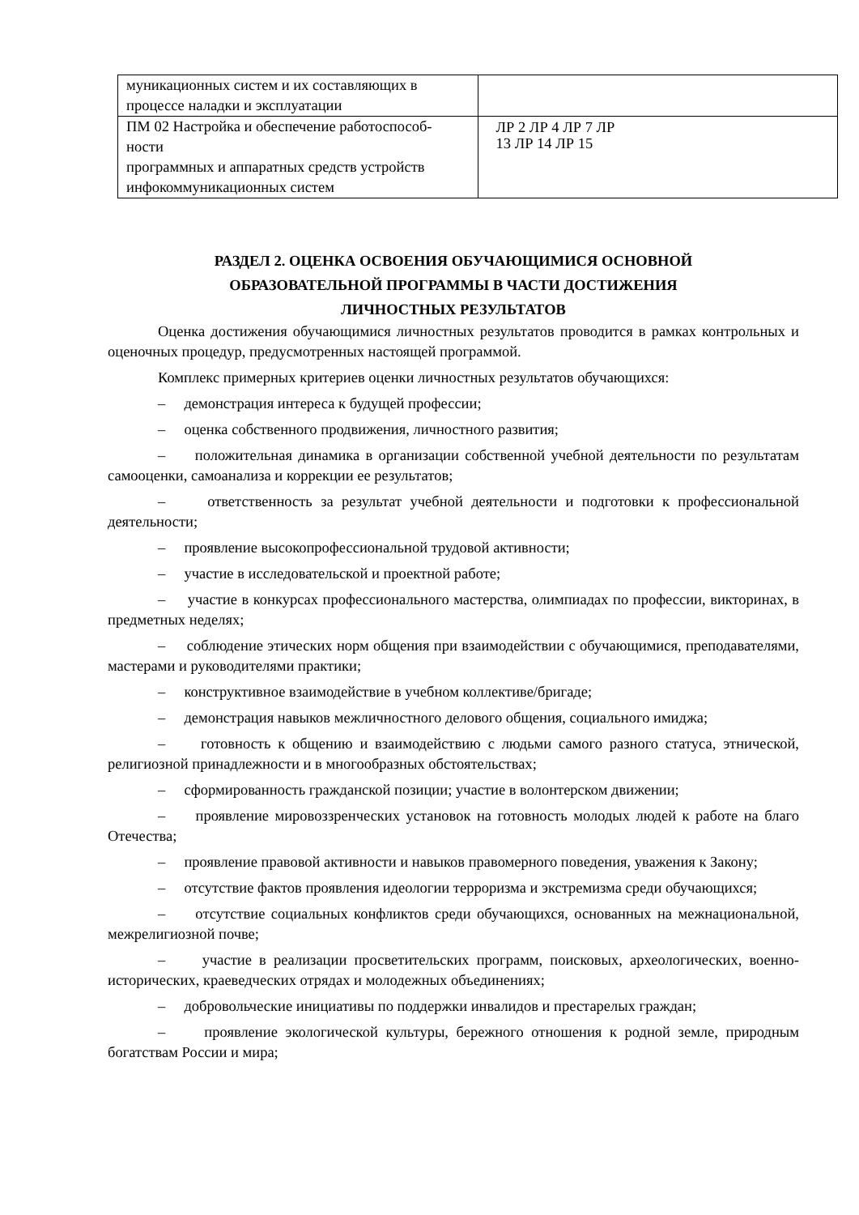| муникационных систем и их составляющих в процессе наладки и эксплуатации | |
| ПМ 02 Настройка и обеспечение работоспособ- ности программных и аппаратных средств устройств инфокоммуникационных систем | ЛР 2 ЛР 4 ЛР 7 ЛР 13 ЛР 14 ЛР 15 |
РАЗДЕЛ 2. ОЦЕНКА ОСВОЕНИЯ ОБУЧАЮЩИМИСЯ ОСНОВНОЙ
ОБРАЗОВАТЕЛЬНОЙ ПРОГРАММЫ В ЧАСТИ ДОСТИЖЕНИЯ
ЛИЧНОСТНЫХ РЕЗУЛЬТАТОВ
Оценка достижения обучающимися личностных результатов проводится в рамках контрольных и оценочных процедур, предусмотренных настоящей программой.
Комплекс примерных критериев оценки личностных результатов обучающихся:
– демонстрация интереса к будущей профессии;
– оценка собственного продвижения, личностного развития;
– положительная динамика в организации собственной учебной деятельности по результатам самооценки, самоанализа и коррекции ее результатов;
– ответственность за результат учебной деятельности и подготовки к профессиональной деятельности;
– проявление высокопрофессиональной трудовой активности;
– участие в исследовательской и проектной работе;
– участие в конкурсах профессионального мастерства, олимпиадах по профессии, викторинах, в предметных неделях;
– соблюдение этических норм общения при взаимодействии с обучающимися, преподавателями, мастерами и руководителями практики;
– конструктивное взаимодействие в учебном коллективе/бригаде;
– демонстрация навыков межличностного делового общения, социального имиджа;
– готовность к общению и взаимодействию с людьми самого разного статуса, этнической, религиозной принадлежности и в многообразных обстоятельствах;
– сформированность гражданской позиции; участие в волонтерском движении;
– проявление мировоззренческих установок на готовность молодых людей к работе на благо Отечества;
– проявление правовой активности и навыков правомерного поведения, уважения к Закону;
– отсутствие фактов проявления идеологии терроризма и экстремизма среди обучающихся;
– отсутствие социальных конфликтов среди обучающихся, основанных на межнациональной, межрелигиозной почве;
– участие в реализации просветительских программ, поисковых, археологических, военно-исторических, краеведческих отрядах и молодежных объединениях;
– добровольческие инициативы по поддержки инвалидов и престарелых граждан;
– проявление экологической культуры, бережного отношения к родной земле, природным богатствам России и мира;